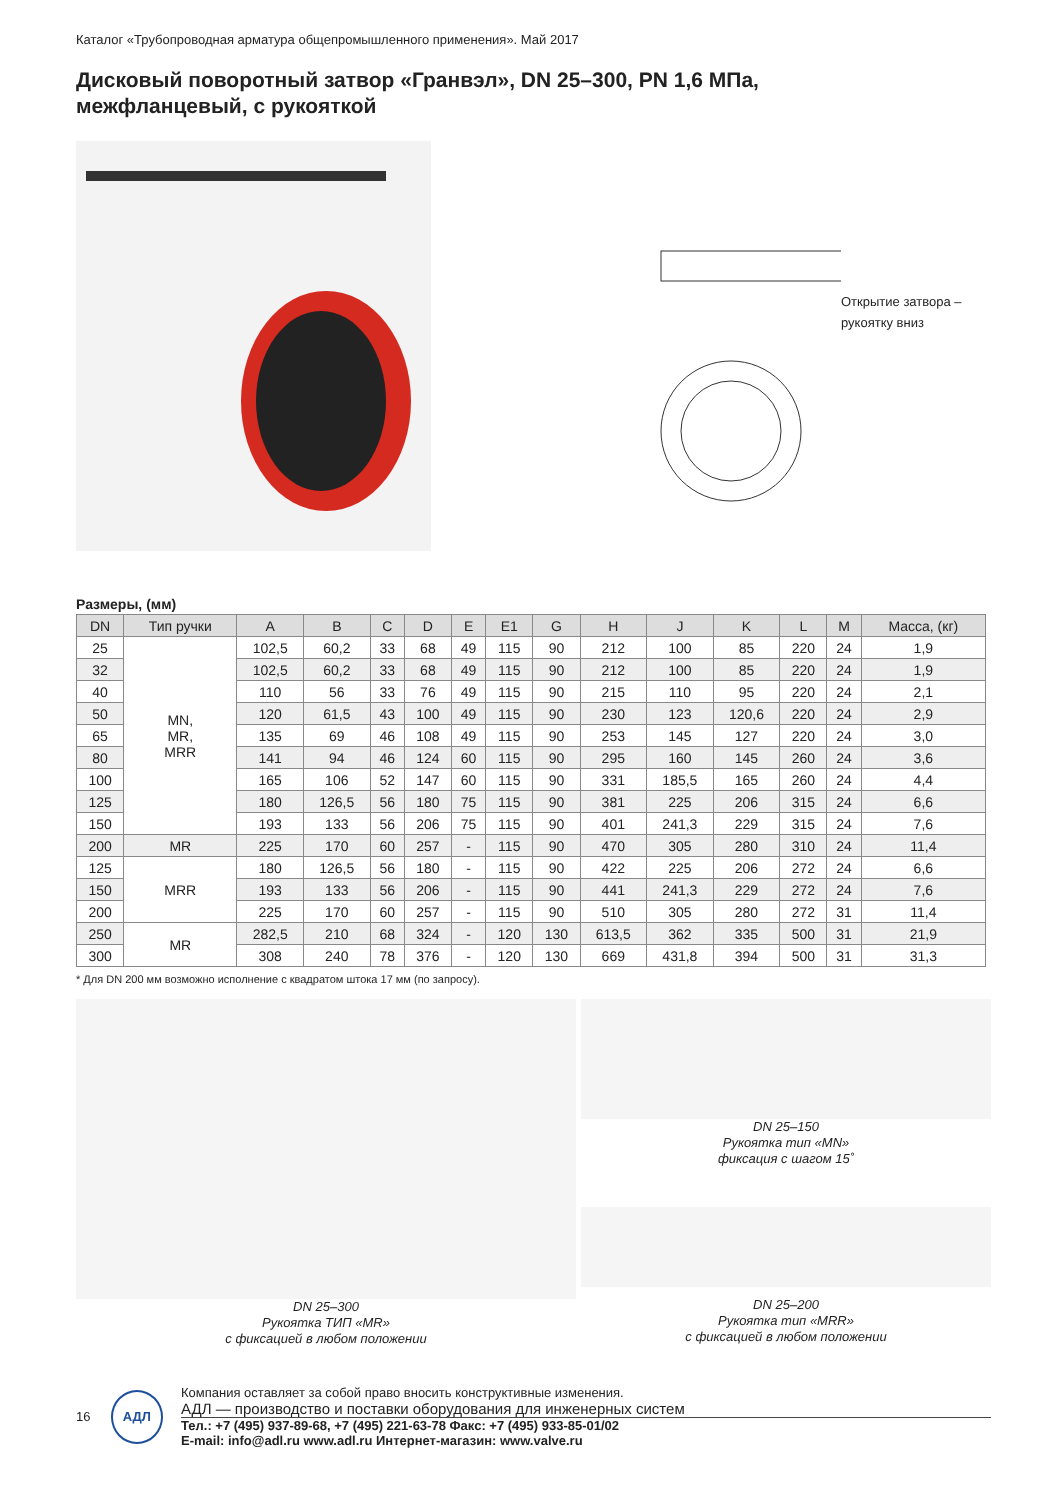Каталог «Трубопроводная арматура общепромышленного применения». Май 2017
Дисковый поворотный затвор «Гранвэл», DN 25–300, PN 1,6 МПа,
межфланцевый, с рукояткой
Открытие затвора –
рукоятку вниз
Размеры, (мм)
| DN | Тип ручки | A | B | C | D | E | E1 | G | H | J | K | L | M | Масса, (кг) |
| --- | --- | --- | --- | --- | --- | --- | --- | --- | --- | --- | --- | --- | --- | --- |
| 25 | MN, MR, MRR | 102,5 | 60,2 | 33 | 68 | 49 | 115 | 90 | 212 | 100 | 85 | 220 | 24 | 1,9 |
| 32 | | 102,5 | 60,2 | 33 | 68 | 49 | 115 | 90 | 212 | 100 | 85 | 220 | 24 | 1,9 |
| 40 | | 110 | 56 | 33 | 76 | 49 | 115 | 90 | 215 | 110 | 95 | 220 | 24 | 2,1 |
| 50 | | 120 | 61,5 | 43 | 100 | 49 | 115 | 90 | 230 | 123 | 120,6 | 220 | 24 | 2,9 |
| 65 | | 135 | 69 | 46 | 108 | 49 | 115 | 90 | 253 | 145 | 127 | 220 | 24 | 3,0 |
| 80 | | 141 | 94 | 46 | 124 | 60 | 115 | 90 | 295 | 160 | 145 | 260 | 24 | 3,6 |
| 100 | | 165 | 106 | 52 | 147 | 60 | 115 | 90 | 331 | 185,5 | 165 | 260 | 24 | 4,4 |
| 125 | | 180 | 126,5 | 56 | 180 | 75 | 115 | 90 | 381 | 225 | 206 | 315 | 24 | 6,6 |
| 150 | | 193 | 133 | 56 | 206 | 75 | 115 | 90 | 401 | 241,3 | 229 | 315 | 24 | 7,6 |
| 200 | MR | 225 | 170 | 60 | 257 | - | 115 | 90 | 470 | 305 | 280 | 310 | 24 | 11,4 |
| 125 | MRR | 180 | 126,5 | 56 | 180 | - | 115 | 90 | 422 | 225 | 206 | 272 | 24 | 6,6 |
| 150 | | 193 | 133 | 56 | 206 | - | 115 | 90 | 441 | 241,3 | 229 | 272 | 24 | 7,6 |
| 200 | | 225 | 170 | 60 | 257 | - | 115 | 90 | 510 | 305 | 280 | 272 | 31 | 11,4 |
| 250 | MR | 282,5 | 210 | 68 | 324 | - | 120 | 130 | 613,5 | 362 | 335 | 500 | 31 | 21,9 |
| 300 | | 308 | 240 | 78 | 376 | - | 120 | 130 | 669 | 431,8 | 394 | 500 | 31 | 31,3 |
* Для DN 200 мм возможно исполнение с квадратом штока 17 мм (по запросу).
DN 25–300
Рукоятка ТИП «MR»
с фиксацией в любом положении
DN 25–150
Рукоятка тип «MN»
фиксация с шагом 15˚
DN 25–200
Рукоятка тип «MRR»
с фиксацией в любом положении
16
АДЛ
Компания оставляет за собой право вносить конструктивные изменения.
АДЛ — производство и поставки оборудования для инженерных систем
Тел.: +7 (495) 937-89-68, +7 (495) 221-63-78 Факс: +7 (495) 933-85-01/02
E-mail: info@adl.ru www.adl.ru Интернет-магазин: www.valve.ru